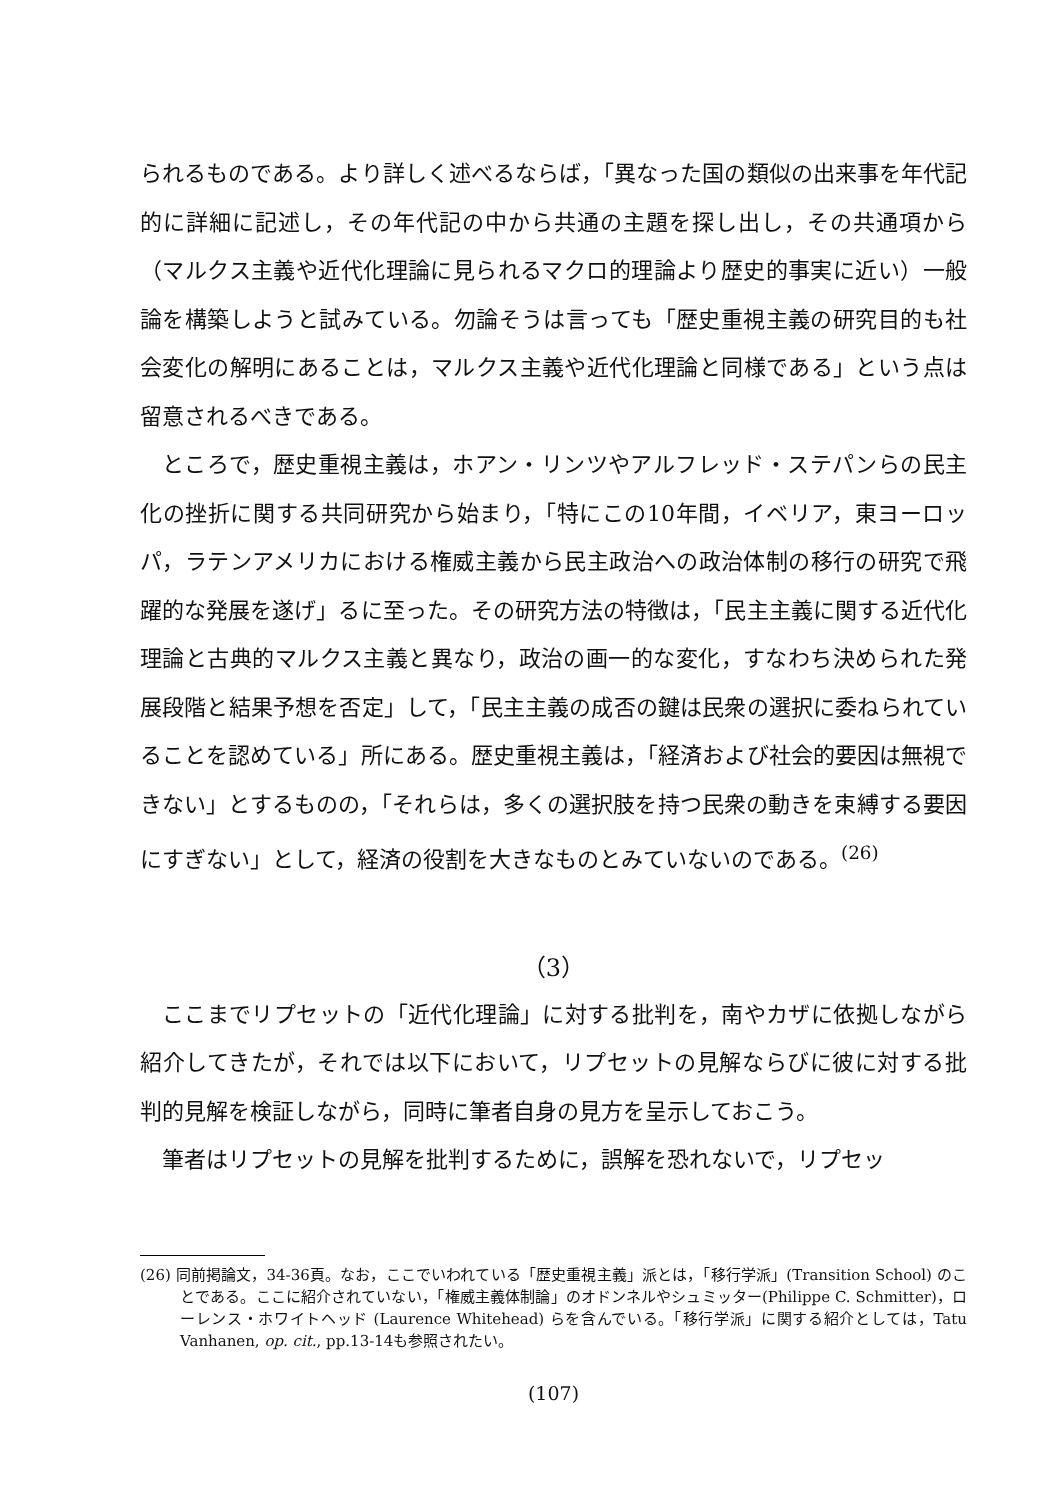られるものである。より詳しく述べるならば，「異なった国の類似の出来事を年代記的に詳細に記述し，その年代記の中から共通の主題を探し出し，その共通項から（マルクス主義や近代化理論に見られるマクロ的理論より歴史的事実に近い）一般論を構築しようと試みている。勿論そうは言っても「歴史重視主義の研究目的も社会変化の解明にあることは，マルクス主義や近代化理論と同様である」という点は留意されるべきである。
ところで，歴史重視主義は，ホアン・リンツやアルフレッド・ステパンらの民主化の挫折に関する共同研究から始まり，「特にこの10年間，イベリア，東ヨーロッパ，ラテンアメリカにおける権威主義から民主政治への政治体制の移行の研究で飛躍的な発展を遂げ」るに至った。その研究方法の特徴は，「民主主義に関する近代化理論と古典的マルクス主義と異なり，政治の画一的な変化，すなわち決められた発展段階と結果予想を否定」して，「民主主義の成否の鍵は民衆の選択に委ねられていることを認めている」所にある。歴史重視主義は，「経済および社会的要因は無視できない」とするものの，「それらは，多くの選択肢を持つ民衆の動きを束縛する要因にすぎない」として，経済の役割を大きなものとみていないのである。<sup>(26)</sup>
（3）
ここまでリプセットの「近代化理論」に対する批判を，南やカザに依拠しながら紹介してきたが，それでは以下において，リプセットの見解ならびに彼に対する批判的見解を検証しながら，同時に筆者自身の見方を呈示しておこう。
筆者はリプセットの見解を批判するために，誤解を恐れないで，リプセッ
(26) 同前掲論文，34-36頁。なお，ここでいわれている「歴史重視主義」派とは，「移行学派」(Transition School) のことである。ここに紹介されていない，「権威主義体制論」のオドンネルやシュミッター(Philippe C. Schmitter)，ローレンス・ホワイトヘッド (Laurence Whitehead) らを含んでいる。「移行学派」に関する紹介としては，Tatu Vanhanen, op. cit., pp.13-14も参照されたい。
(107)